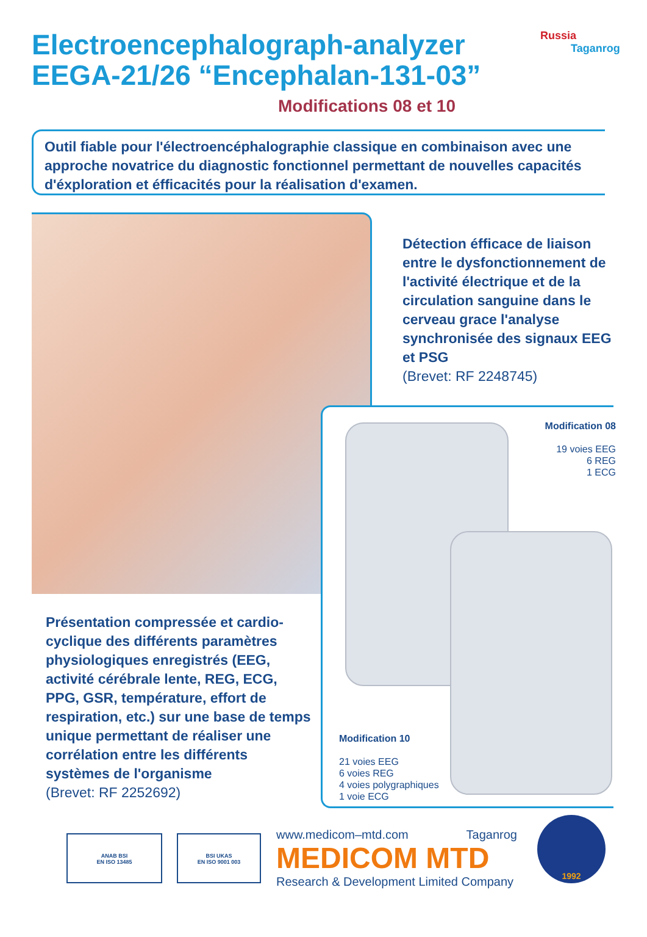Electroencephalograph-analyzer
EEGA-21/26 “Encephalan-131-03”
Russia
Taganrog
Modifications 08 et 10
Outil fiable pour l'électroencéphalographie classique en combinaison avec une approche novatrice du diagnostic fonctionnel permettant de nouvelles capacités d'éxploration et éfficacités pour la réalisation d'examen.
Détection éfficace de liaison entre le dysfonctionnement de l'activité électrique et de la circulation sanguine dans le cerveau grace l'analyse synchronisée des signaux EEG et PSG
(Brevet: RF 2248745)
Modification 08
19 voies EEG
6 REG
1 ECG
Modification 10
21 voies EEG
6 voies REG
4 voies polygraphiques
1 voie ECG
Présentation compressée et cardio-cyclique des différents paramètres physiologiques enregistrés (EEG, activité cérébrale lente, REG, ECG, PPG, GSR, température, effort de respiration, etc.) sur une base de temps unique permettant de réaliser une corrélation entre les différents systèmes de l'organisme
(Brevet: RF 2252692)
ANAB BSI
EN ISO 13485
BSI UKAS
EN ISO 9001 003
www.medicom–mtd.com Taganrog
MEDICOM MTD
Research & Development Limited Company
1992